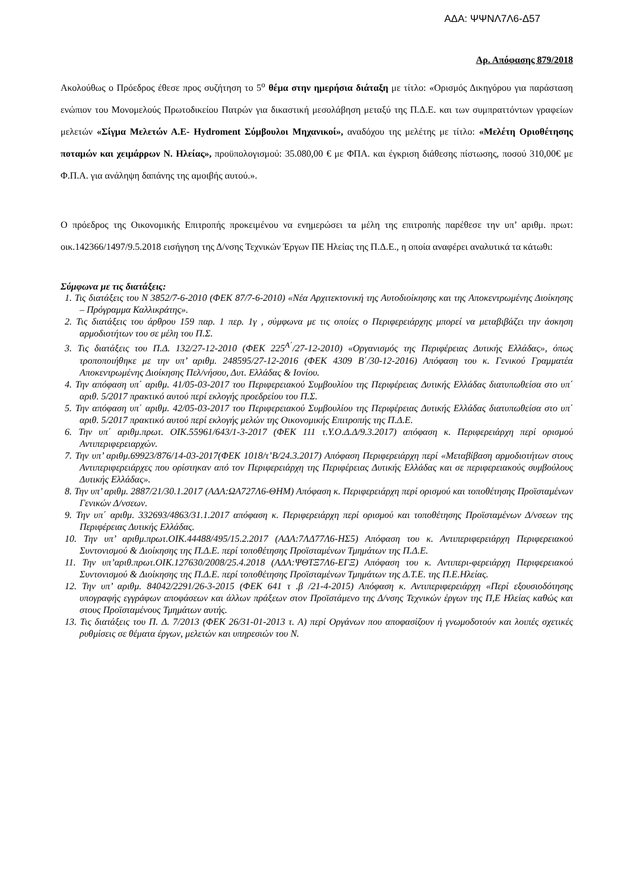ΑΔΑ: ΨΨΝΛ7Λ6-Δ57
Αρ. Απόφασης 879/2018
Ακολούθως ο Πρόεδρος έθεσε προς συζήτηση το 5<sup>ο</sup> θέμα στην ημερήσια διάταξη με τίτλο: «Ορισμός Δικηγόρου για παράσταση ενώπιον του Μονομελούς Πρωτοδικείου Πατρών για δικαστική μεσολάβηση μεταξύ της Π.Δ.Ε. και των συμπραττόντων γραφείων μελετών «Σίγμα Μελετών Α.Ε- Hydroment Σύμβουλοι Μηχανικοί», αναδόχου της μελέτης με τίτλο: «Μελέτη Οριοθέτησης ποταμών και χειμάρρων Ν. Ηλείας», προϋπολογισμού: 35.080,00 € με ΦΠΑ. και έγκριση διάθεσης πίστωσης, ποσού 310,00€ με Φ.Π.Α. για ανάληψη δαπάνης της αμοιβής αυτού.».
Ο πρόεδρος της Οικονομικής Επιτροπής προκειμένου να ενημερώσει τα μέλη της επιτροπής παρέθεσε την υπ’ αριθμ. πρωτ: οικ.142366/1497/9.5.2018 εισήγηση της Δ/νσης Τεχνικών Έργων ΠΕ Ηλείας της Π.Δ.Ε., η οποία αναφέρει αναλυτικά τα κάτωθι:
Σύμφωνα με τις διατάξεις:
1. Τις διατάξεις του Ν 3852/7-6-2010 (ΦΕΚ 87/7-6-2010) «Νέα Αρχιτεκτονική της Αυτοδιοίκησης και της Αποκεντρωμένης Διοίκησης – Πρόγραμμα Καλλικράτης».
2. Τις διατάξεις του άρθρου 159 παρ. 1 περ. 1γ , σύμφωνα με τις οποίες ο Περιφερειάρχης μπορεί να μεταβιβάζει την άσκηση αρμοδιοτήτων του σε μέλη του Π.Σ.
3. Τις διατάξεις του Π.Δ. 132/27-12-2010 (ΦΕΚ 225<sup>Α΄</sup>/27-12-2010) «Οργανισμός της Περιφέρειας Δυτικής Ελλάδας», όπως τροποποιήθηκε με την υπ’ αριθμ. 248595/27-12-2016 (ΦΕΚ 4309 Β΄/30-12-2016) Απόφαση του κ. Γενικού Γραμματέα Αποκεντρωμένης Διοίκησης Πελ/νήσου, Δυτ. Ελλάδας & Ιονίου.
4. Την απόφαση υπ΄ αριθμ. 41/05-03-2017 του Περιφερειακού Συμβουλίου της Περιφέρειας Δυτικής Ελλάδας διατυπωθείσα στο υπ΄ αριθ. 5/2017 πρακτικό αυτού περί εκλογής προεδρείου του Π.Σ.
5. Την απόφαση υπ΄ αριθμ. 42/05-03-2017 του Περιφερειακού Συμβουλίου της Περιφέρειας Δυτικής Ελλάδας διατυπωθείσα στο υπ΄ αριθ. 5/2017 πρακτικό αυτού περί εκλογής μελών της Οικονομικής Επιτροπής της Π.Δ.Ε.
6. Την υπ΄ αριθμ.πρωτ. ΟΙΚ.55961/643/1-3-2017 (ΦΕΚ 111 τ.Υ.Ο.Δ.Δ/9.3.2017) απόφαση κ. Περιφερειάρχη περί ορισμού Αντιπεριφερειαρχών.
7. Την υπ’ αριθμ.69923/876/14-03-2017(ΦΕΚ 1018/τ’Β/24.3.2017) Απόφαση Περιφερειάρχη περί «Μεταβίβαση αρμοδιοτήτων στους Αντιπεριφερειάρχες που ορίστηκαν από τον Περιφερειάρχη της Περιφέρειας Δυτικής Ελλάδας και σε περιφερειακούς συμβούλους Δυτικής Ελλάδας».
8. Την υπ’ αριθμ. 2887/21/30.1.2017 (ΑΔΑ:ΩΑ727Λ6-ΘΗΜ) Απόφαση κ. Περιφερειάρχη περί ορισμού και τοποθέτησης Προϊσταμένων Γενικών Δ/νσεων.
9. Την υπ΄ αριθμ. 332693/4863/31.1.2017 απόφαση κ. Περιφερειάρχη περί ορισμού και τοποθέτησης Προϊσταμένων Δ/νσεων της Περιφέρειας Δυτικής Ελλάδας.
10. Την υπ’ αριθμ.πρωτ.ΟΙΚ.44488/495/15.2.2017 (ΑΔΑ:7ΛΔ77Λ6-ΗΣ5) Απόφαση του κ. Αντιπεριφερειάρχη Περιφερειακού Συντονισμού & Διοίκησης της Π.Δ.Ε. περί τοποθέτησης Προϊσταμένων Τμημάτων της Π.Δ.Ε.
11. Την υπ’αριθ.πρωτ.ΟΙΚ.127630/2008/25.4.2018 (ΑΔΑ:ΨΘΤΞ7Λ6-ΕΓΞ) Απόφαση του κ. Αντιπερι-φερειάρχη Περιφερειακού Συντονισμού & Διοίκησης της Π.Δ.Ε. περί τοποθέτησης Προϊσταμένων Τμημάτων της Δ.Τ.Ε. της Π.Ε.Ηλείας.
12. Την υπ’ αριθμ. 84042/2291/26-3-2015 (ΦΕΚ 641 τ .β /21-4-2015) Απόφαση κ. Αντιπεριφερειάρχη «Περί εξουσιοδότησης υπογραφής εγγράφων αποφάσεων και άλλων πράξεων στον Προϊστάμενο της Δ/νσης Τεχνικών έργων της Π,Ε Ηλείας καθώς και στους Προϊσταμένους Τμημάτων αυτής.
13. Τις διατάξεις του Π. Δ. 7/2013 (ΦΕΚ 26/31-01-2013 τ. Α) περί Οργάνων που αποφασίζουν ή γνωμοδοτούν και λοιπές σχετικές ρυθμίσεις σε θέματα έργων, μελετών και υπηρεσιών του Ν.